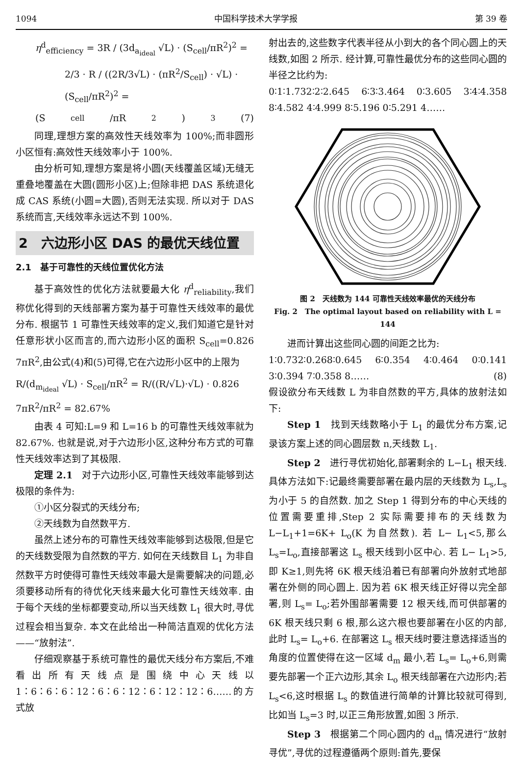1094 中国科学技术大学学报 第 39 卷
η<sup>d</sup><sub>efficiency</sub> = 3R / (3d<sub>a<sub>ideal</sub></sub> √L) · (S<sub>cell</sub>/πR<sup>2</sup>)<sup>2</sup> =
2/3 · R / ((2R/3√L) · (πR<sup>2</sup>/S<sub>cell</sub>) · √L) · (S<sub>cell</sub>/πR<sup>2</sup>)<sup>2</sup> =
(S<sub>cell</sub>/πR<sup>2</sup>)<sup>3</sup> (7)
同理,理想方案的高效性天线效率为 100%;而非圆形小区恒有:高效性天线效率小于 100%.
由分析可知,理想方案是将小圆(天线覆盖区域)无缝无重叠地覆盖在大圆(圆形小区)上;但除非把 DAS 系统退化成 CAS 系统(小圆=大圆),否则无法实现. 所以对于 DAS 系统而言,天线效率永远达不到 100%.
2　六边形小区 DAS 的最优天线位置
2.1　基于可靠性的天线位置优化方法
基于高效性的优化方法就要最大化 η<sup>d</sup><sub>reliability</sub>,我们称优化得到的天线部署方案为基于可靠性天线效率的最优分布. 根据节 1 可靠性天线效率的定义,我们知道它是针对任意形状小区而言的,而六边形小区的面积 S<sub>cell</sub>=0.826 7πR<sup>2</sup>,由公式(4)和(5)可得,它在六边形小区中的上限为
R/(d<sub>m<sub>ideal</sub></sub> √L) · S<sub>cell</sub>/πR<sup>2</sup> = R/((R/√L)·√L) · 0.826 7πR<sup>2</sup>/πR<sup>2</sup> = 82.67%
由表 4 可知:L=9 和 L=16 b 的可靠性天线效率就为 82.67%. 也就是说,对于六边形小区,这种分布方式的可靠性天线效率达到了其极限.
定理 2.1　对于六边形小区,可靠性天线效率能够到达极限的条件为:
①小区分裂式的天线分布;
②天线数为自然数平方.
虽然上述分布的可靠性天线效率能够到达极限,但是它的天线数受限为自然数的平方. 如何在天线数目 L<sub>1</sub> 为非自然数平方时使得可靠性天线效率最大是需要解决的问题,必须要移动所有的待优化天线来最大化可靠性天线效率. 由于每个天线的坐标都要变动,所以当天线数 L<sub>1</sub> 很大时,寻优过程会相当复杂. 本文在此给出一种简洁直观的优化方法——“放射法”.
仔细观察基于系统可靠性的最优天线分布方案后,不难看出所有天线点是围绕中心天线以 1∶6∶6∶6∶12∶6∶6∶12∶6∶12∶12∶6……的方式放
射出去的,这些数字代表半径从小到大的各个同心圆上的天线数,如图 2 所示. 经计算,可靠性最优分布的这些同心圆的半径之比约为:
0∶1∶1.732∶2∶2.645 6∶3∶3.464 0∶3.605 3∶4∶4.358 8∶4.582 4∶4.999 8∶5.196 0∶5.291 4……
图 2　天线数为 144 可靠性天线效率最优的天线分布
Fig. 2　The optimal layout based on reliability with L = 144
进而计算出这些同心圆的间距之比为:
1∶0.732∶0.268∶0.645 6∶0.354 4∶0.464 0∶0.141 3∶0.394 7∶0.358 8…… (8)
假设欲分布天线数 L 为非自然数的平方,具体的放射法如下:
Step 1　找到天线数略小于 L<sub>1</sub> 的最优分布方案,记录该方案上述的同心圆层数 n,天线数 L<sub>1</sub>.
Step 2　进行寻优初始化,部署剩余的 L−L<sub>1</sub> 根天线. 具体方法如下:记最终需要部署在最内层的天线数为 L<sub>s</sub>,L<sub>s</sub> 为小于 5 的自然数. 加之 Step 1 得到分布的中心天线的位置需要重排,Step 2 实际需要排布的天线数为 L−L<sub>1</sub>+1=6K+ L<sub>o</sub>(K 为自然数). 若 L− L<sub>1</sub><5,那么 L<sub>s</sub>=L<sub>o</sub>,直接部署这 L<sub>s</sub> 根天线到小区中心. 若 L− L<sub>1</sub>>5,即 K≥1,则先将 6K 根天线沿着已有部署向外放射式地部署在外侧的同心圆上. 因为若 6K 根天线正好得以完全部署,则 L<sub>s</sub>= L<sub>o</sub>;若外围部署需要 12 根天线,而可供部署的 6K 根天线只剩 6 根,那么这六根也要部署在小区的内部,此时 L<sub>s</sub>= L<sub>o</sub>+6. 在部署这 L<sub>s</sub> 根天线时要注意选择适当的角度的位置使得在这一区域 d<sub>m</sub> 最小,若 L<sub>s</sub>= L<sub>o</sub>+6,则需要先部署一个正六边形,其余 L<sub>o</sub> 根天线部署在六边形内;若 L<sub>s</sub><6,这时根据 L<sub>s</sub> 的数值进行简单的计算比较就可得到,比如当 L<sub>s</sub>=3 时,以正三角形放置,如图 3 所示.
Step 3　根据第二个同心圆内的 d<sub>m</sub> 情况进行“放射寻优”,寻优的过程遵循两个原则:首先,要保